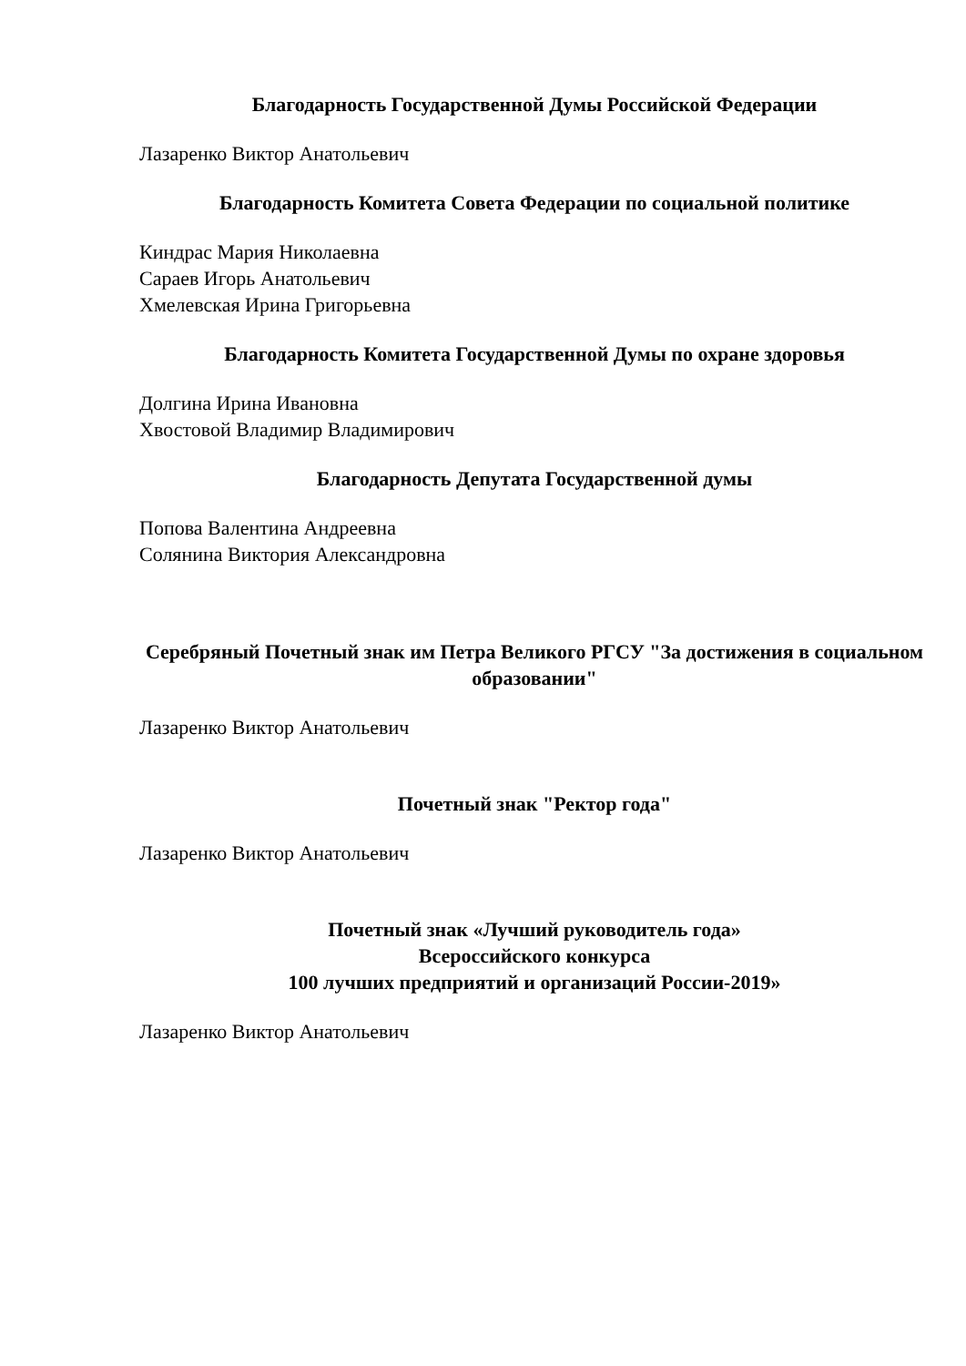Благодарность Государственной Думы Российской Федерации
Лазаренко Виктор Анатольевич
Благодарность Комитета Совета Федерации по социальной политике
Киндрас Мария Николаевна
Сараев Игорь Анатольевич
Хмелевская Ирина Григорьевна
Благодарность Комитета Государственной Думы по охране здоровья
Долгина Ирина Ивановна
Хвостовой Владимир Владимирович
Благодарность Депутата Государственной думы
Попова Валентина Андреевна
Солянина Виктория Александровна
Серебряный Почетный знак им Петра Великого РГСУ "За достижения в социальном образовании"
Лазаренко Виктор Анатольевич
Почетный знак "Ректор года"
Лазаренко Виктор Анатольевич
Почетный знак «Лучший руководитель года»
Всероссийского конкурса
100 лучших предприятий и организаций России-2019»
Лазаренко Виктор Анатольевич